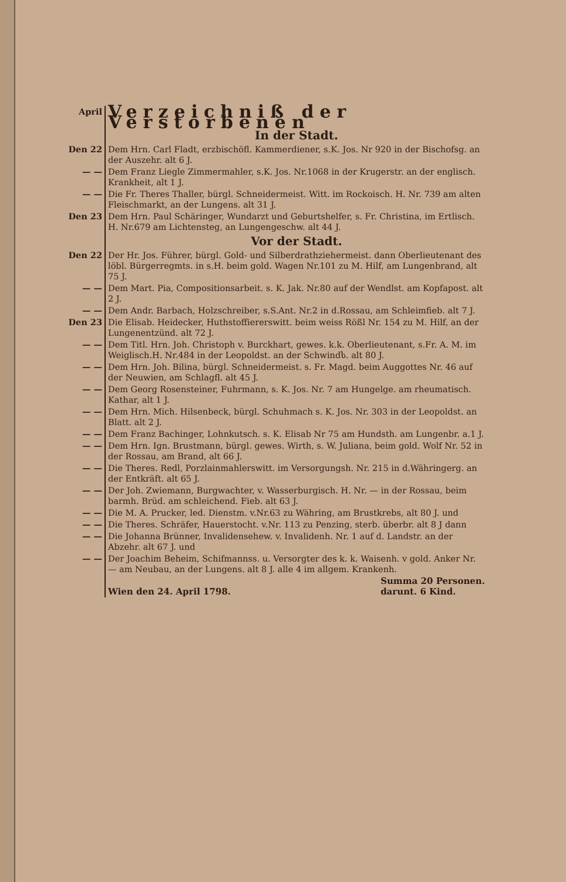| April | Verzeichniß der Verstorbenen In der Stadt. |
| Den 22 | Dem Hrn. Carl Fladt, erzbischöfl. Kammerdiener, s.K. Jos. Nr 920 in der Bischofsg. an der Auszehr. alt 6 J. |
| — — | Dem Franz Liegle Zimmermahler, s.K. Jos. Nr.1068 in der Krugerstr. an der englisch. Krankheit, alt 1 J. |
| — — | Die Fr. Theres Thaller, bürgl. Schneidermeist. Witt. im Rockoisch. H. Nr. 739 am alten Fleischmarkt, an der Lungens. alt 31 J. |
| Den 23 | Dem Hrn. Paul Schäringer, Wundarzt und Geburtshelfer, s. Fr. Christina, im Ertlisch. H. Nr.679 am Lichtensteg, an Lungengeschw. alt 44 J. |
| | Vor der Stadt. |
| Den 22 | Der Hr. Jos. Führer, bürgl. Gold- und Silberdrathziehermeist. dann Oberlieutenant des löbl. Bürgerregmts. in s.H. beim gold. Wagen Nr.101 zu M. Hilf, am Lungenbrand, alt 75 J. |
| — — | Dem Mart. Pia, Compositionsarbeit. s. K. Jak. Nr.80 auf der Wendlst. am Kopfapost. alt 2 J. |
| — — | Dem Andr. Barbach, Holzschreiber, s.S.Ant. Nr.2 in d.Rossau, am Schleimfieb. alt 7 J. |
| Den 23 | Die Elisab. Heidecker, Huthstoffiererswitt. beim weiss Rößl Nr. 154 zu M. Hilf, an der Lungenentzünd. alt 72 J. |
| — — | Dem Titl. Hrn. Joh. Christoph v. Burckhart, gewes. k.k. Oberlieutenant, s.Fr. A. M. im Weiglisch.H. Nr.484 in der Leopoldst. an der Schwindს. alt 80 J. |
| — — | Dem Hrn. Joh. Bilina, bürgl. Schneidermeist. s. Fr. Magd. beim Auggottes Nr. 46 auf der Neuwien, am Schlagfl. alt 45 J. |
| — — | Dem Georg Rosensteiner, Fuhrmann, s. K. Jos. Nr. 7 am Hungelge. am rheumatisch. Kathar, alt 1 J. |
| — — | Dem Hrn. Mich. Hilsenbeck, bürgl. Schuhmach s. K. Jos. Nr. 303 in der Leopoldst. an Blatt. alt 2 J. |
| — — | Dem Franz Bachinger, Lohnkutsch. s. K. Elisab Nr 75 am Hundsth. am Lungenbr. a.1 J. |
| — — | Dem Hrn. Ign. Brustmann, bürgl. gewes. Wirth, s. W. Juliana, beim gold. Wolf Nr. 52 in der Rossau, am Brand, alt 66 J. |
| — — | Die Theres. Redl, Porzlainmahlerswitt. im Versorgungsh. Nr. 215 in d.Währingerg. an der Entkräft. alt 65 J. |
| — — | Der Joh. Zwiemann, Burgwachter, v. Wasserburgisch. H. Nr. — in der Rossau, beim barmh. Brüd. am schleichend. Fieb. alt 63 J. |
| — — | Die M. A. Prucker, led. Dienstm. v.Nr.63 zu Währing, am Brustkrebs, alt 80 J. und |
| — — | Die Theres. Schräfer, Hauerstocht. v.Nr. 113 zu Penzing, sterb. überbr. alt 8 J dann |
| — — | Die Johanna Brünner, Invalidensehew. v. Invalidenh. Nr. 1 auf d. Landstr. an der Abzehr. alt 67 J. und |
| — — | Der Joachim Beheim, Schifmannss. u. Versorgter des k. k. Waisenh. v gold. Anker Nr. — am Neubau, an der Lungens. alt 8 J. alle 4 im allgem. Krankenh. |
| | Wien den 24. April 1798. Summa 20 Personen. darunt. 6 Kind. |